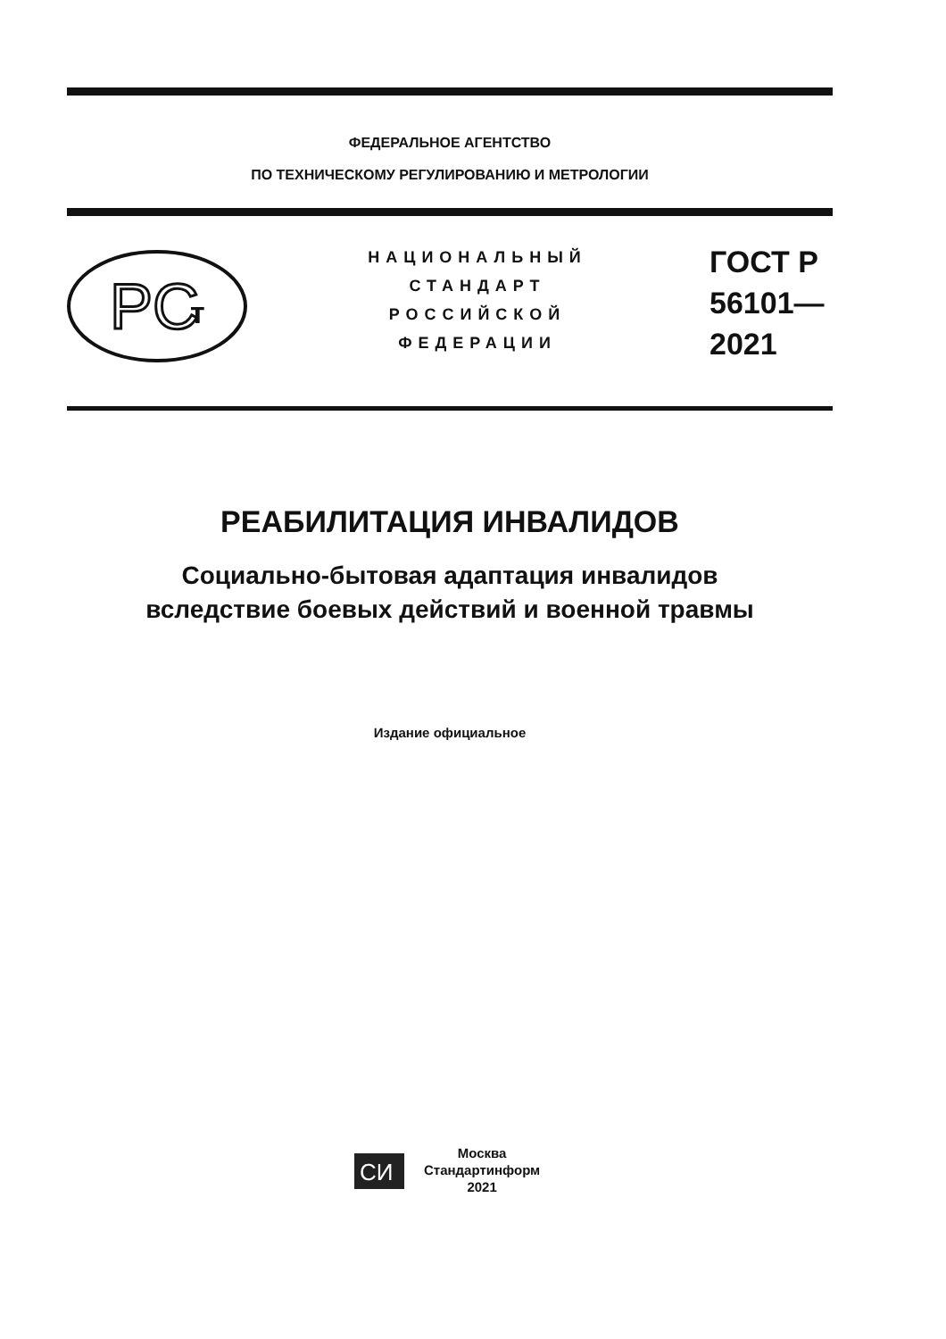ФЕДЕРАЛЬНОЕ АГЕНТСТВО
ПО ТЕХНИЧЕСКОМУ РЕГУЛИРОВАНИЮ И МЕТРОЛОГИИ
PC
т
НАЦИОНАЛЬНЫЙ
СТАНДАРТ
РОССИЙСКОЙ
ФЕДЕРАЦИИ
ГОСТ Р
56101—
2021
РЕАБИЛИТАЦИЯ ИНВАЛИДОВ
Социально-бытовая адаптация инвалидов
вследствие боевых действий и военной травмы
Издание официальное
СИ
Москва
Стандартинформ
2021